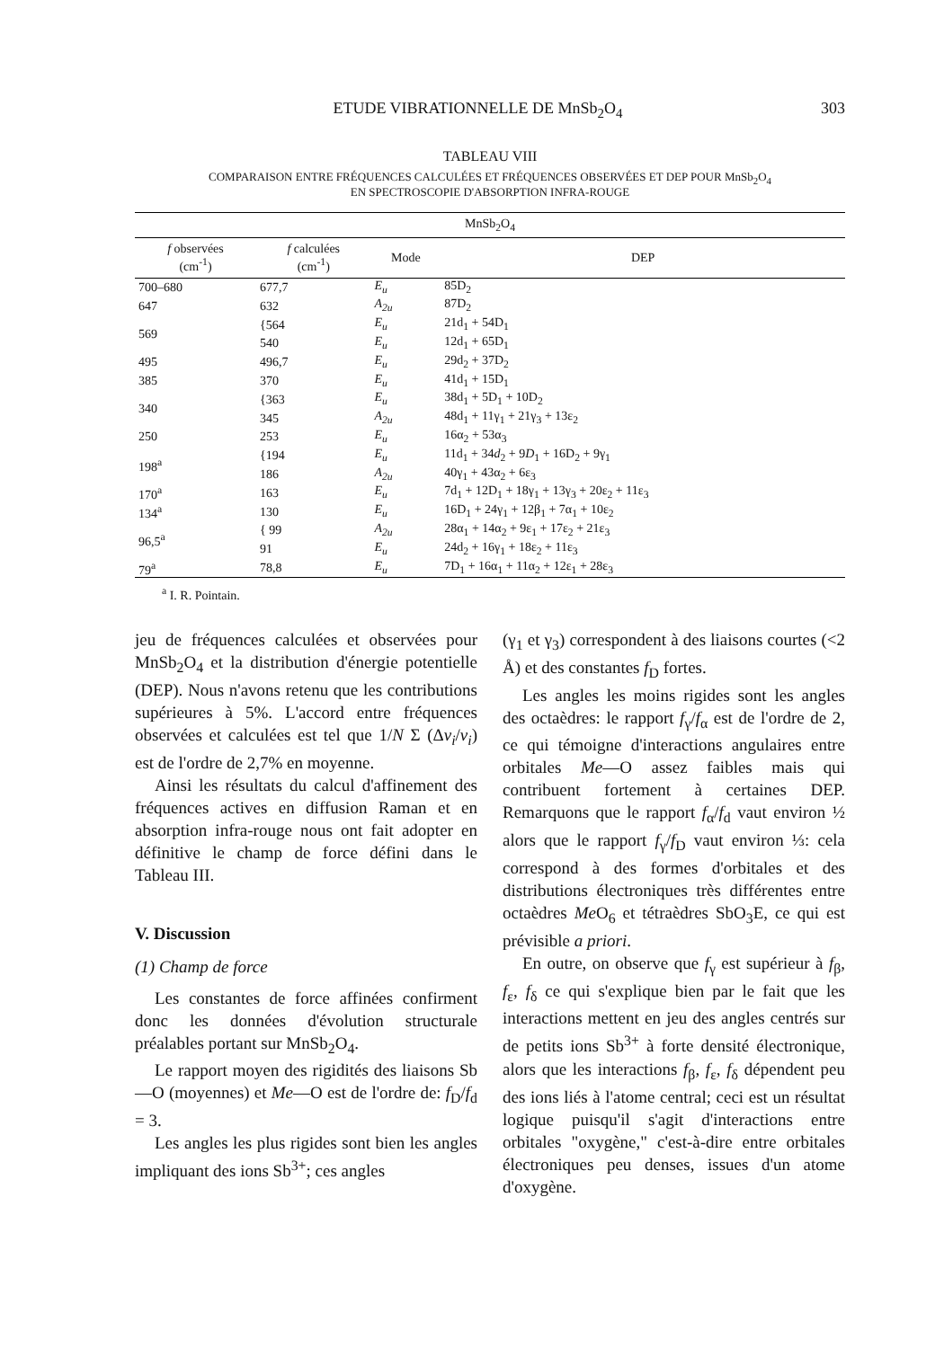ETUDE VIBRATIONNELLE DE MnSb<sub>2</sub>O<sub>4</sub> 303
TABLEAU VIII
COMPARAISON ENTRE FRÉQUENCES CALCULÉES ET FRÉQUENCES OBSERVÉES ET DEP POUR MnSb<sub>2</sub>O<sub>4</sub>
EN SPECTROSCOPIE D'ABSORPTION INFRA-ROUGE
| MnSb<sub>2</sub>O<sub>4</sub> | | | |
| --- | --- | --- | --- |
| f observées (cm<sup>-1</sup>) | f calculées (cm<sup>-1</sup>) | Mode | DEP |
| 700–680 | 677,7 | E<sub>u</sub> | 85D<sub>2</sub> |
| 647 | 632 | A<sub>2u</sub> | 87D<sub>2</sub> |
| 569 | {564 | E<sub>u</sub> | 21d<sub>1</sub> + 54D<sub>1</sub> |
| | 540 | E<sub>u</sub> | 12d<sub>1</sub> + 65D<sub>1</sub> |
| 495 | 496,7 | E<sub>u</sub> | 29d<sub>2</sub> + 37D<sub>2</sub> |
| 385 | 370 | E<sub>u</sub> | 41d<sub>1</sub> + 15D<sub>1</sub> |
| 340 | {363 | E<sub>u</sub> | 38d<sub>1</sub> + 5D<sub>1</sub> + 10D<sub>2</sub> |
| | 345 | A<sub>2u</sub> | 48d<sub>1</sub> + 11γ<sub>1</sub> + 21γ<sub>3</sub> + 13ε<sub>2</sub> |
| 250 | 253 | E<sub>u</sub> | 16α<sub>2</sub> + 53α<sub>3</sub> |
| 198<sup>a</sup> | {194 | E<sub>u</sub> | 11d<sub>1</sub> + 34 d<sub>2</sub> + 9 D<sub>1</sub> + 16D<sub>2</sub> + 9γ<sub>1</sub> |
| | 186 | A<sub>2u</sub> | 40γ<sub>1</sub> + 43α<sub>2</sub> + 6ε<sub>3</sub> |
| 170<sup>a</sup> | 163 | E<sub>u</sub> | 7d<sub>1</sub> + 12D<sub>1</sub> + 18γ<sub>1</sub> + 13γ<sub>3</sub> + 20ε<sub>2</sub> + 11ε<sub>3</sub> |
| 134<sup>a</sup> | 130 | E<sub>u</sub> | 16D<sub>1</sub> + 24γ<sub>1</sub> + 12β<sub>1</sub> + 7α<sub>1</sub> + 10ε<sub>2</sub> |
| 96,5<sup>a</sup> | { 99 | A<sub>2u</sub> | 28α<sub>1</sub> + 14α<sub>2</sub> + 9ε<sub>1</sub> + 17ε<sub>2</sub> + 21ε<sub>3</sub> |
| | 91 | E<sub>u</sub> | 24d<sub>2</sub> + 16γ<sub>1</sub> + 18ε<sub>2</sub> + 11ε<sub>3</sub> |
| 79<sup>a</sup> | 78,8 | E<sub>u</sub> | 7D<sub>1</sub> + 16α<sub>1</sub> + 11α<sub>2</sub> + 12ε<sub>1</sub> + 28ε<sub>3</sub> |
<sup>a</sup> I. R. Pointain.
jeu de fréquences calculées et observées pour MnSb<sub>2</sub>O<sub>4</sub> et la distribution d'énergie potentielle (DEP). Nous n'avons retenu que les contributions supérieures à 5%. L'accord entre fréquences observées et calculées est tel que 1/N Σ (Δν<sub>i</sub>/ν<sub>i</sub>) est de l'ordre de 2,7% en moyenne.
Ainsi les résultats du calcul d'affinement des fréquences actives en diffusion Raman et en absorption infra-rouge nous ont fait adopter en définitive le champ de force défini dans le Tableau III.
V. Discussion
(1) Champ de force
Les constantes de force affinées confirment donc les données d'évolution structurale préalables portant sur MnSb<sub>2</sub>O<sub>4</sub>.
Le rapport moyen des rigidités des liaisons Sb—O (moyennes) et Me—O est de l'ordre de: f<sub>D</sub>/f<sub>d</sub> = 3.
Les angles les plus rigides sont bien les angles impliquant des ions Sb<sup>3+</sup>; ces angles
(γ<sub>1</sub> et γ<sub>3</sub>) correspondent à des liaisons courtes (<2 Å) et des constantes f<sub>D</sub> fortes.
Les angles les moins rigides sont les angles des octaèdres: le rapport f<sub>γ</sub>/f<sub>α</sub> est de l'ordre de 2, ce qui témoigne d'interactions angulaires entre orbitales Me—O assez faibles mais qui contribuent fortement à certaines DEP. Remarquons que le rapport f<sub>α</sub>/f<sub>d</sub> vaut environ ½ alors que le rapport f<sub>γ</sub>/f<sub>D</sub> vaut environ ⅓: cela correspond à des formes d'orbitales et des distributions électroniques très différentes entre octaèdres Me O<sub>6</sub> et tétraèdres SbO<sub>3</sub>E, ce qui est prévisible a priori.
En outre, on observe que f<sub>γ</sub> est supérieur à f<sub>β</sub>, f<sub>ε</sub>, f<sub>δ</sub> ce qui s'explique bien par le fait que les interactions mettent en jeu des angles centrés sur de petits ions Sb<sup>3+</sup> à forte densité électronique, alors que les interactions f<sub>β</sub>, f<sub>ε</sub>, f<sub>δ</sub> dépendent peu des ions liés à l'atome central; ceci est un résultat logique puisqu'il s'agit d'interactions entre orbitales "oxygène," c'est-à-dire entre orbitales électroniques peu denses, issues d'un atome d'oxygène.